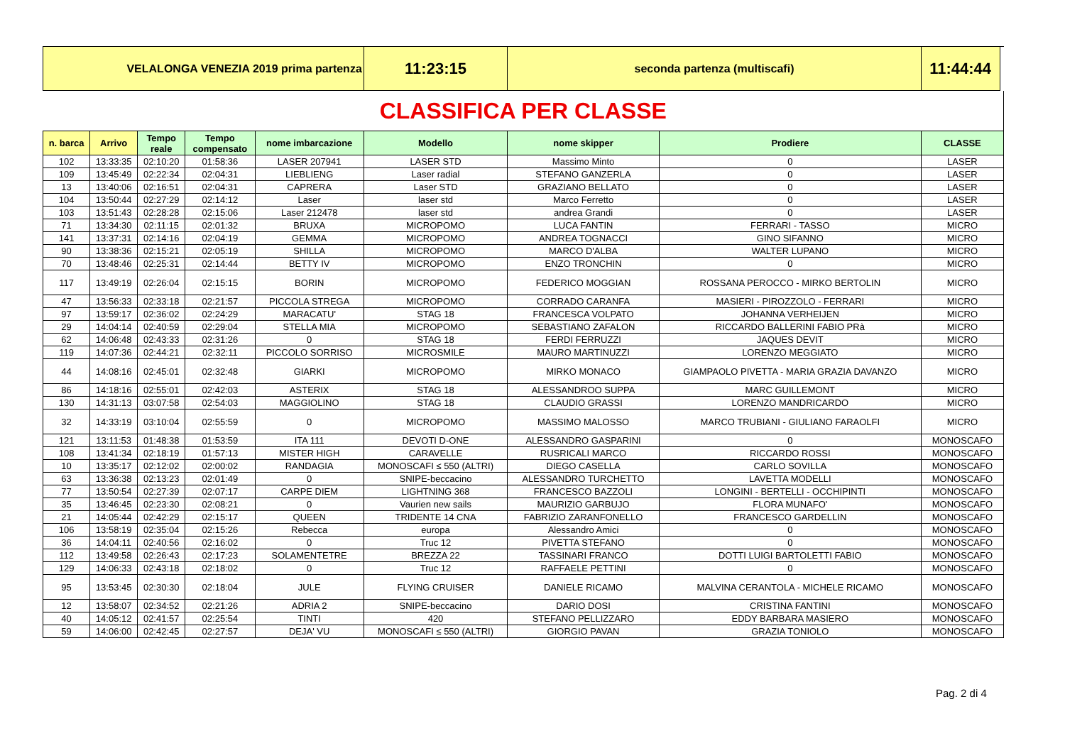| VELALONGA VENEZIA 2019 prima partenza | | | | | 11:23:15 | seconda partenza (multiscafi) | | 11:44:44 | |
| CLASSIFICA PER CLASSE | | | | | | | | | |
| n. barca | Arrivo | Tempo reale | Tempo compensato | nome imbarcazione | Modello | nome skipper | Prodiere | CLASSE | |
| 102 | 13:33:35 | 02:10:20 | 01:58:36 | LASER 207941 | LASER STD | Massimo Minto | 0 | LASER | |
| 109 | 13:45:49 | 02:22:34 | 02:04:31 | LIEBLIENG | Laser radial | STEFANO GANZERLA | 0 | LASER | |
| 13 | 13:40:06 | 02:16:51 | 02:04:31 | CAPRERA | Laser STD | GRAZIANO BELLATO | 0 | LASER | |
| 104 | 13:50:44 | 02:27:29 | 02:14:12 | Laser | laser std | Marco Ferretto | 0 | LASER | |
| 103 | 13:51:43 | 02:28:28 | 02:15:06 | Laser 212478 | laser std | andrea Grandi | 0 | LASER | |
| 71 | 13:34:30 | 02:11:15 | 02:01:32 | BRUXA | MICROPOMO | LUCA FANTIN | FERRARI - TASSO | MICRO | |
| 141 | 13:37:31 | 02:14:16 | 02:04:19 | GEMMA | MICROPOMO | ANDREA TOGNACCI | GINO SIFANNO | MICRO | |
| 90 | 13:38:36 | 02:15:21 | 02:05:19 | SHILLA | MICROPOMO | MARCO D'ALBA | WALTER LUPANO | MICRO | |
| 70 | 13:48:46 | 02:25:31 | 02:14:44 | BETTY IV | MICROPOMO | ENZO TRONCHIN | 0 | MICRO | |
| 117 | 13:49:19 | 02:26:04 | 02:15:15 | BORIN | MICROPOMO | FEDERICO MOGGIAN | ROSSANA PEROCCO - MIRKO BERTOLIN | MICRO | |
| 47 | 13:56:33 | 02:33:18 | 02:21:57 | PICCOLA STREGA | MICROPOMO | CORRADO CARANFA | MASIERI - PIROZZOLO - FERRARI | MICRO | |
| 97 | 13:59:17 | 02:36:02 | 02:24:29 | MARACATU' | STAG 18 | FRANCESCA VOLPATO | JOHANNA VERHEIJEN | MICRO | |
| 29 | 14:04:14 | 02:40:59 | 02:29:04 | STELLA MIA | MICROPOMO | SEBASTIANO ZAFALON | RICCARDO BALLERINI FABIO PRà | MICRO | |
| 62 | 14:06:48 | 02:43:33 | 02:31:26 | 0 | STAG 18 | FERDI FERRUZZI | JAQUES DEVIT | MICRO | |
| 119 | 14:07:36 | 02:44:21 | 02:32:11 | PICCOLO SORRISO | MICROSMILE | MAURO MARTINUZZI | LORENZO MEGGIATO | MICRO | |
| 44 | 14:08:16 | 02:45:01 | 02:32:48 | GIARKI | MICROPOMO | MIRKO MONACO | GIAMPAOLO PIVETTA - MARIA GRAZIA DAVANZO | MICRO | |
| 86 | 14:18:16 | 02:55:01 | 02:42:03 | ASTERIX | STAG 18 | ALESSANDROO SUPPA | MARC GUILLEMONT | MICRO | |
| 130 | 14:31:13 | 03:07:58 | 02:54:03 | MAGGIOLINO | STAG 18 | CLAUDIO GRASSI | LORENZO MANDRICARDO | MICRO | |
| 32 | 14:33:19 | 03:10:04 | 02:55:59 | 0 | MICROPOMO | MASSIMO MALOSSO | MARCO TRUBIANI - GIULIANO FARAOLFI | MICRO | |
| 121 | 13:11:53 | 01:48:38 | 01:53:59 | ITA 111 | DEVOTI D-ONE | ALESSANDRO GASPARINI | 0 | MONOSCAFO | |
| 108 | 13:41:34 | 02:18:19 | 01:57:13 | MISTER HIGH | CARAVELLE | RUSRICALI MARCO | RICCARDO ROSSI | MONOSCAFO | |
| 10 | 13:35:17 | 02:12:02 | 02:00:02 | RANDAGIA | MONOSCAFI ≤ 550 (ALTRI) | DIEGO CASELLA | CARLO SOVILLA | MONOSCAFO | |
| 63 | 13:36:38 | 02:13:23 | 02:01:49 | 0 | SNIPE-beccacino | ALESSANDRO TURCHETTO | LAVETTA MODELLI | MONOSCAFO | |
| 77 | 13:50:54 | 02:27:39 | 02:07:17 | CARPE DIEM | LIGHTNING 368 | FRANCESCO BAZZOLI | LONGINI - BERTELLI - OCCHIPINTI | MONOSCAFO | |
| 35 | 13:46:45 | 02:23:30 | 02:08:21 | 0 | Vaurien new sails | MAURIZIO GARBUJO | FLORA MUNAFO' | MONOSCAFO | |
| 21 | 14:05:44 | 02:42:29 | 02:15:17 | QUEEN | TRIDENTE 14 CNA | FABRIZIO ZARANFONELLO | FRANCESCO GARDELLIN | MONOSCAFO | |
| 106 | 13:58:19 | 02:35:04 | 02:15:26 | Rebecca | europa | Alessandro Amici | 0 | MONOSCAFO | |
| 36 | 14:04:11 | 02:40:56 | 02:16:02 | 0 | Truc 12 | PIVETTA STEFANO | 0 | MONOSCAFO | |
| 112 | 13:49:58 | 02:26:43 | 02:17:23 | SOLAMENTETRE | BREZZA 22 | TASSINARI FRANCO | DOTTI LUIGI BARTOLETTI FABIO | MONOSCAFO | |
| 129 | 14:06:33 | 02:43:18 | 02:18:02 | 0 | Truc 12 | RAFFAELE PETTINI | 0 | MONOSCAFO | |
| 95 | 13:53:45 | 02:30:30 | 02:18:04 | JULE | FLYING CRUISER | DANIELE RICAMO | MALVINA CERANTOLA - MICHELE RICAMO | MONOSCAFO | |
| 12 | 13:58:07 | 02:34:52 | 02:21:26 | ADRIA 2 | SNIPE-beccacino | DARIO DOSI | CRISTINA FANTINI | MONOSCAFO | |
| 40 | 14:05:12 | 02:41:57 | 02:25:54 | TINTI | 420 | STEFANO PELLIZZARO | EDDY BARBARA MASIERO | MONOSCAFO | |
| 59 | 14:06:00 | 02:42:45 | 02:27:57 | DEJA' VU | MONOSCAFI ≤ 550 (ALTRI) | GIORGIO PAVAN | GRAZIA TONIOLO | MONOSCAFO | |
Pag. 2 di 4